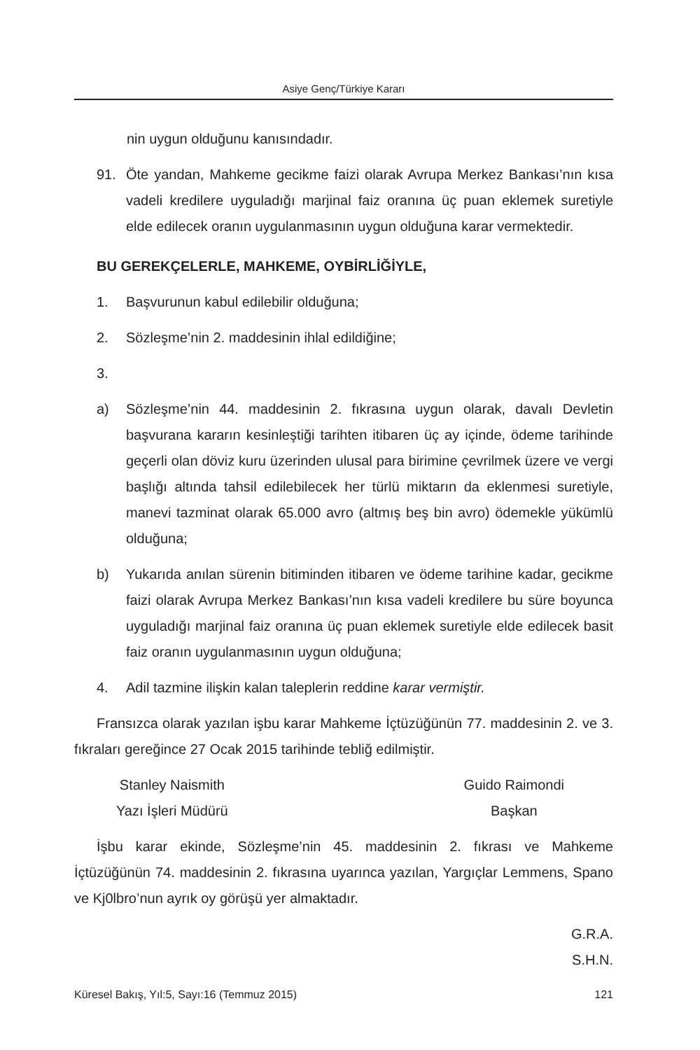Asiye Genç/Türkiye Kararı
nin uygun olduğunu kanısındadır.
91. Öte yandan, Mahkeme gecikme faizi olarak Avrupa Merkez Bankası’nın kısa vadeli kredilere uyguladığı marjinal faiz oranına üç puan eklemek suretiyle elde edilecek oranın uygulanmasının uygun olduğuna karar vermektedir.
BU GEREKÇELERLE, MAHKEME, OYBİRLİĞİYLE,
1. Başvurunun kabul edilebilir olduğuna;
2. Sözleşme’nin 2. maddesinin ihlal edildiğine;
3.
a) Sözleşme’nin 44. maddesinin 2. fıkrasına uygun olarak, davalı Devletin başvurana kararın kesinleştiği tarihten itibaren üç ay içinde, ödeme tarihinde geçerli olan döviz kuru üzerinden ulusal para birimine çevrilmek üzere ve vergi başlığı altında tahsil edilebilecek her türlü miktarın da eklenmesi suretiyle, manevi tazminat olarak 65.000 avro (altmış beş bin avro) ödemekle yükümlü olduğuna;
b) Yukarıda anılan sürenin bitiminden itibaren ve ödeme tarihine kadar, gecikme faizi olarak Avrupa Merkez Bankası’nın kısa vadeli kredilere bu süre boyunca uyguladığı marjinal faiz oranına üç puan eklemek suretiyle elde edilecek basit faiz oranın uygulanmasının uygun olduğuna;
4. Adil tazmine ilişkin kalan taleplerin reddine karar vermiştir.
Fransızca olarak yazılan işbu karar Mahkeme İçtüzüğünün 77. maddesinin 2. ve 3. fıkraları gereğince 27 Ocak 2015 tarihinde tebliğ edilmiştir.
Stanley Naismith
Yazı İşleri Müdürü
Guido Raimondi
Başkan
İşbu karar ekinde, Sözleşme’nin 45. maddesinin 2. fıkrası ve Mahkeme İçtüzüğünün 74. maddesinin 2. fıkrasına uyarınca yazılan, Yargıçlar Lemmens, Spano ve Kj0lbro’nun ayrık oy görüşü yer almaktadır.
G.R.A.
S.H.N.
Küresel Bakış, Yıl:5, Sayı:16 (Temmuz 2015) 121